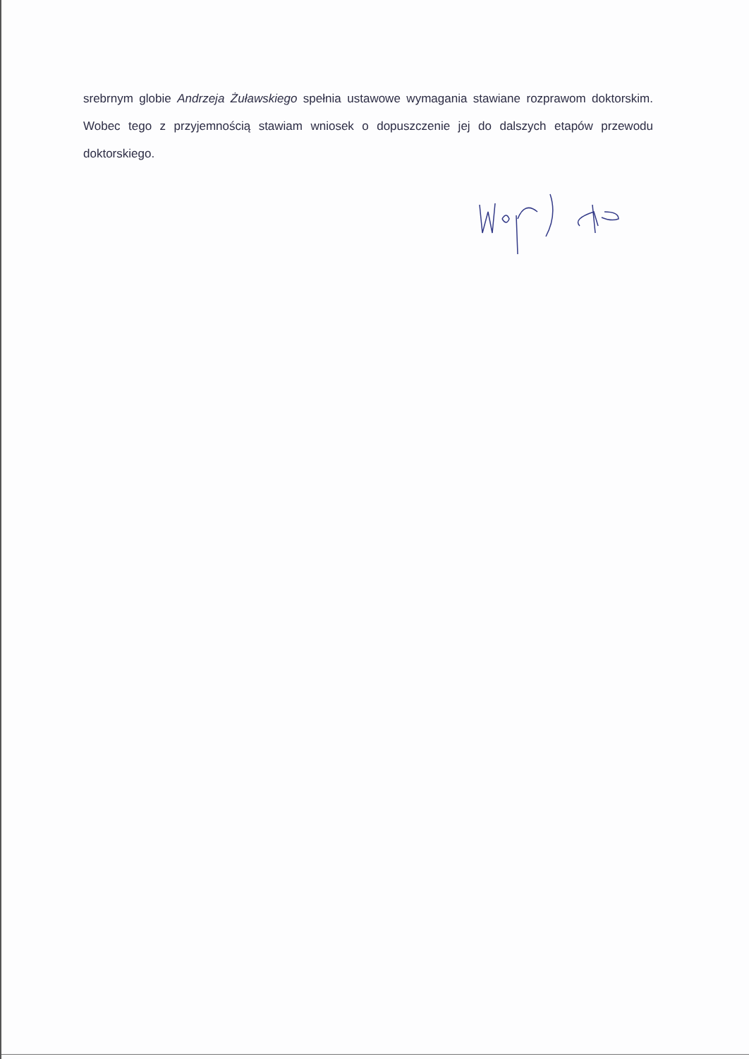srebrnym globie Andrzeja Żuławskiego spełnia ustawowe wymagania stawiane rozprawom doktorskim. Wobec tego z przyjemnością stawiam wniosek o dopuszczenie jej do dalszych etapów przewodu doktorskiego.